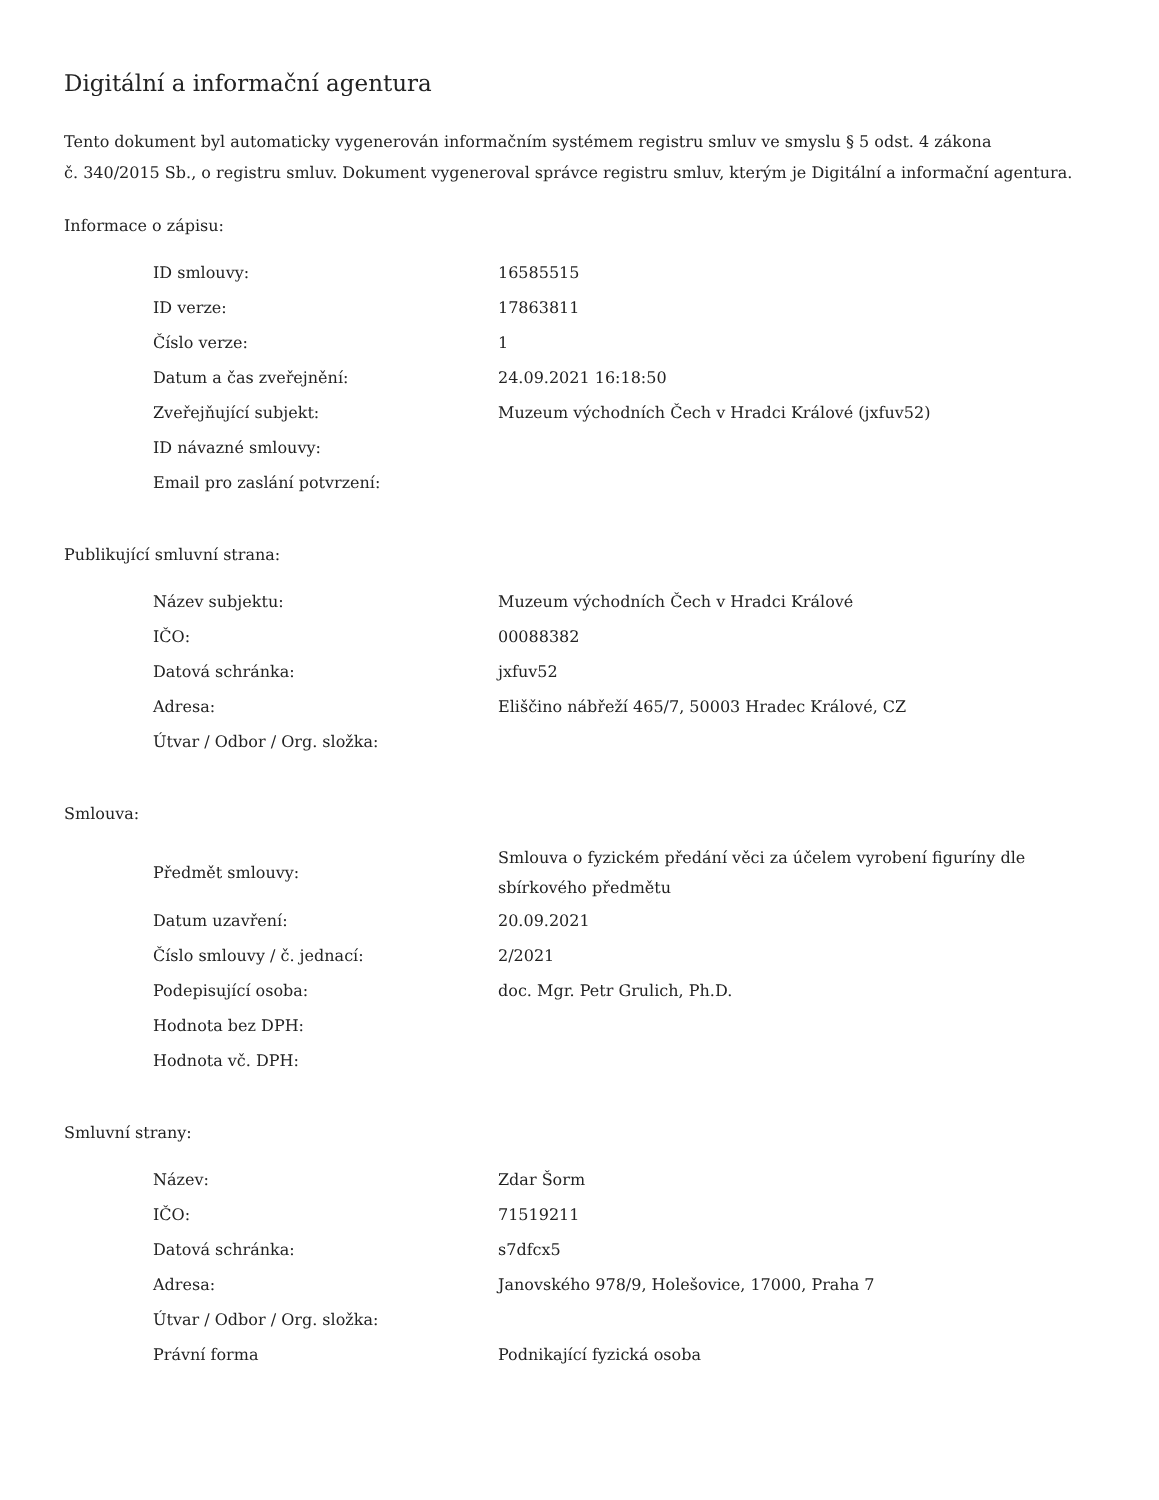Digitální a informační agentura
Tento dokument byl automaticky vygenerován informačním systémem registru smluv ve smyslu § 5 odst. 4 zákona
č. 340/2015 Sb., o registru smluv. Dokument vygeneroval správce registru smluv, kterým je Digitální a informační agentura.
Informace o zápisu:
| ID smlouvy: | 16585515 |
| ID verze: | 17863811 |
| Číslo verze: | 1 |
| Datum a čas zveřejnění: | 24.09.2021 16:18:50 |
| Zveřejňující subjekt: | Muzeum východních Čech v Hradci Králové (jxfuv52) |
| ID návazné smlouvy: | |
| Email pro zaslání potvrzení: | |
Publikující smluvní strana:
| Název subjektu: | Muzeum východních Čech v Hradci Králové |
| IČO: | 00088382 |
| Datová schránka: | jxfuv52 |
| Adresa: | Eliščino nábřeží 465/7, 50003 Hradec Králové, CZ |
| Útvar / Odbor / Org. složka: | |
Smlouva:
| Předmět smlouvy: | Smlouva o fyzickém předání věci za účelem vyrobení figuríny dle sbírkového předmětu |
| Datum uzavření: | 20.09.2021 |
| Číslo smlouvy / č. jednací: | 2/2021 |
| Podepisující osoba: | doc. Mgr. Petr Grulich, Ph.D. |
| Hodnota bez DPH: | |
| Hodnota vč. DPH: | |
Smluvní strany:
| Název: | Zdar Šorm |
| IČO: | 71519211 |
| Datová schránka: | s7dfcx5 |
| Adresa: | Janovského 978/9, Holešovice, 17000, Praha 7 |
| Útvar / Odbor / Org. složka: | |
| Právní forma | Podnikající fyzická osoba |